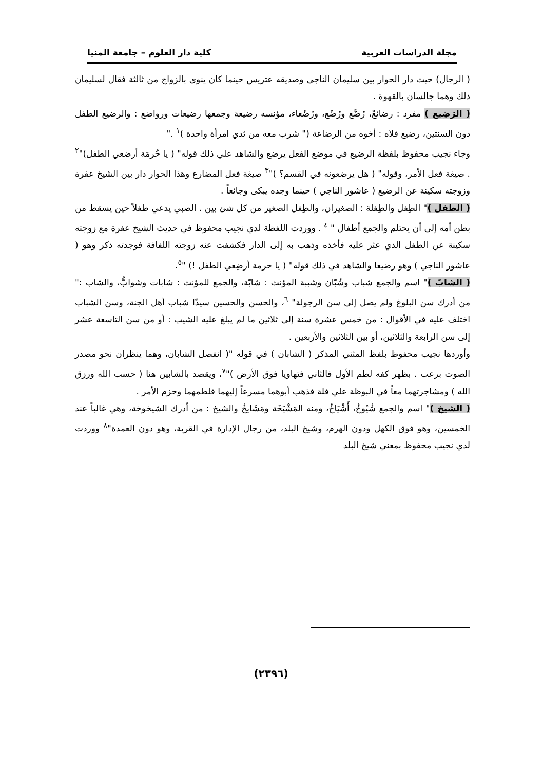مجلة الدراسات العربية كلية دار العلوم – جامعة المنيا
( الرجال) حيث دار الحوار بين سليمان الناجى وصديقه عتريس حينما كان ينوى بالزواج من ثالثة فقال لسليمان ذلك وهما جالسان بالقهوة .
( الرَضِيع ) مفرد : رضائعْ، رُضَّع ورُضُع، ورُضُعاء، مؤنسه رضيعة وجمعها رضيعات ورواضع : والرضيع الطفل دون السنتين، رضيع فلاه : أخوه من الرضاعة (" شرب معه من ثدي امرأة واحدة )<sup>١</sup> ."
وجاء نجيب محفوظ بلفظة الرضيع في موضع الفعل يرضع والشاهد علي ذلك قوله" ( يا حُرمَة أرضعي الطفل)"<sup>٢</sup> . صيغة فعل الأمر، وقوله" ( هل يرضعونه في القسم؟ )"<sup>٣</sup> صيغة فعل المضارع وهذا الحوار دار بين الشيخ عفرة وزوجته سكينة عن الرضيع ( عاشور الناجي ) حينما وجده يبكى وجائعاً .
( الطفل )" الطِفل والطِفلة : الصغيران، والطِفل الصغير من كل شئ بين . الصبي يدعي طفلاً حين يسقط من بطن أمه إلى أن يحتلم والجمع أطفال " <sup>٤</sup> . ووردت اللفظة لدي نجيب محفوظ في حديث الشيخ عفرة مع زوجته سكينة عن الطفل الذي عثر عليه فأخذه وذهب به إلى الدار فكشفت عنه زوجته اللفافة فوجدته ذكر وهو ( عاشور الناجي ) وهو رضيعا والشاهد في ذلك قوله" ( يا حرمة أرضِعي الطفل !) "<sup>٥</sup>.
( الشابّ )" اسم والجمع شباب وشُبّان وشببة المؤنث : شابّة، والجمع للمؤنث : شابات وشوابُّ، والشاب :" من أدرك سن البلوغ ولم يصل إلى سن الرجولة" <sup>٦</sup>، والحسن والحسين سيدّا شباب أهل الجنة، وسن الشباب اختلف عليه في الأقوال : من خمس عشرة سنة إلى ثلاثين ما لم يبلغ عليه الشيب : أو من سن التاسعة عشر إلى سن الرابعة والثلاثين، أو بين الثلاثين والأربعين .
وأوردها نجيب محفوظ بلفظ المثني المذكر ( الشابان ) في قوله "( انفصل الشابان، وهما ينظران نحو مصدر الصوت برعب . بظهر كفه لطم الأول فالثاني فتهاويا فوق الأرض )"<sup>٧</sup>، ويقصد بالشابين هنا ( حسب الله ورزق الله ) ومشاجرتهما معاً في البوظة علي فلة فذهب أبوهما مسرعاً إليهما فلطمهما وحزم الأمر .
( الشيخ )" اسم والجمع شُيُوخُ، أَشْيَاخُ، ومنه المَشْيَخَة ومَشَايخٌ والشيخ : من أدرك الشيخوخة، وهي غالباً عند الخمسين، وهو فوق الكهل ودون الهرم، وشيخ البلد، من رجال الإدارة في القرية، وهو دون العمدة"<sup>٨</sup> ووردت لدي نجيب محفوظ بمعني شيخ البلد
(٢٣٩٦)